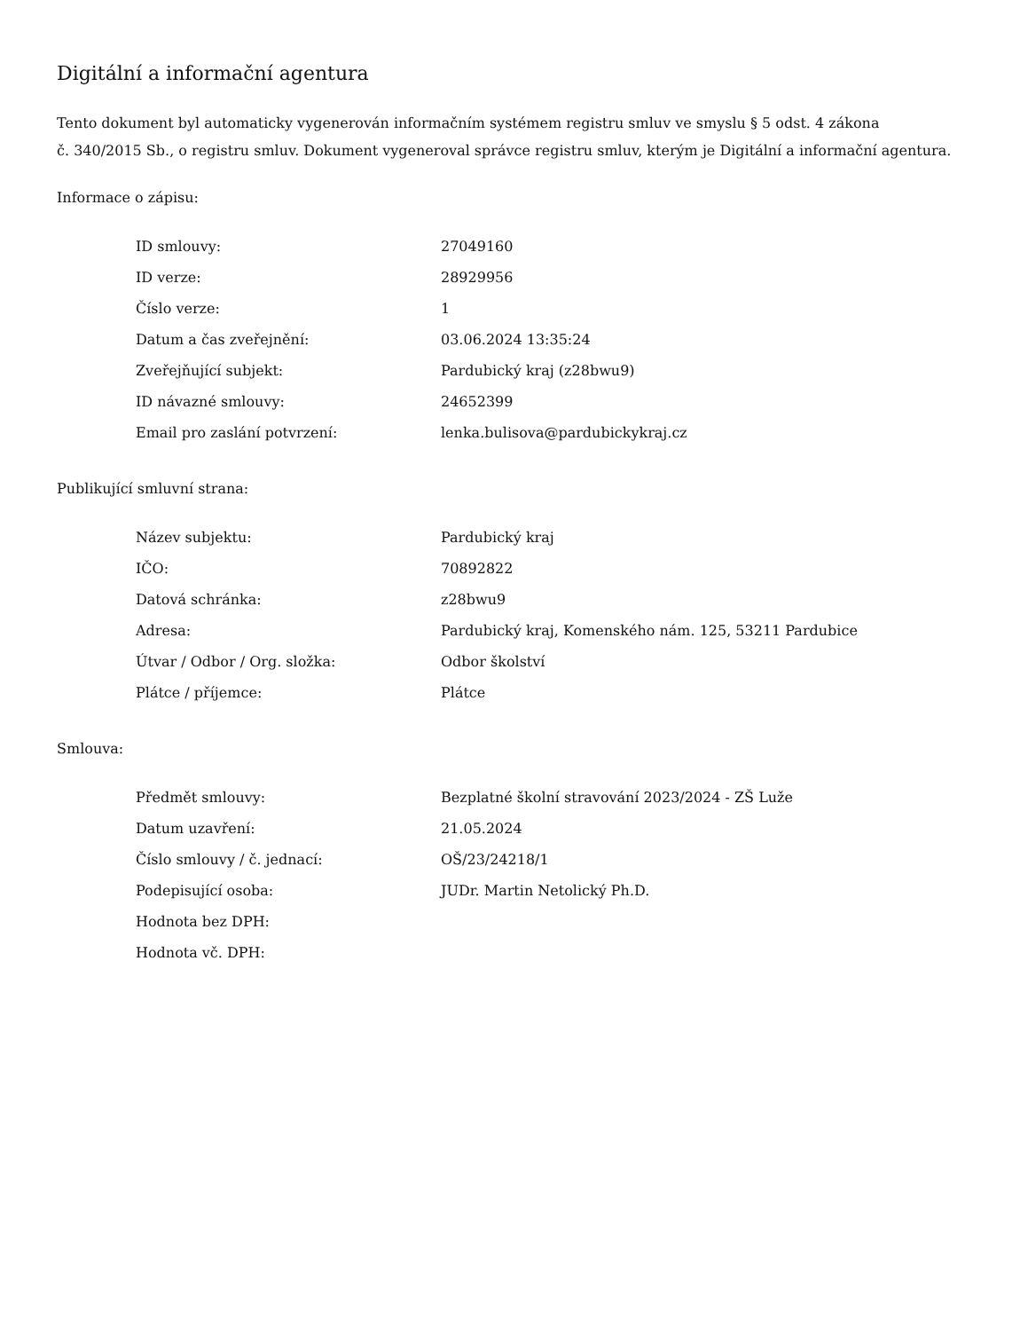Digitální a informační agentura
Tento dokument byl automaticky vygenerován informačním systémem registru smluv ve smyslu § 5 odst. 4 zákona
č. 340/2015 Sb., o registru smluv. Dokument vygeneroval správce registru smluv, kterým je Digitální a informační agentura.
Informace o zápisu:
| ID smlouvy: | 27049160 |
| ID verze: | 28929956 |
| Číslo verze: | 1 |
| Datum a čas zveřejnění: | 03.06.2024 13:35:24 |
| Zveřejňující subjekt: | Pardubický kraj (z28bwu9) |
| ID návazné smlouvy: | 24652399 |
| Email pro zaslání potvrzení: | lenka.bulisova@pardubickykraj.cz |
Publikující smluvní strana:
| Název subjektu: | Pardubický kraj |
| IČO: | 70892822 |
| Datová schránka: | z28bwu9 |
| Adresa: | Pardubický kraj, Komenského nám. 125, 53211 Pardubice |
| Útvar / Odbor / Org. složka: | Odbor školství |
| Plátce / příjemce: | Plátce |
Smlouva:
| Předmět smlouvy: | Bezplatné školní stravování 2023/2024 - ZŠ Luže |
| Datum uzavření: | 21.05.2024 |
| Číslo smlouvy / č. jednací: | OŠ/23/24218/1 |
| Podepisující osoba: | JUDr. Martin Netolický Ph.D. |
| Hodnota bez DPH: | |
| Hodnota vč. DPH: | |